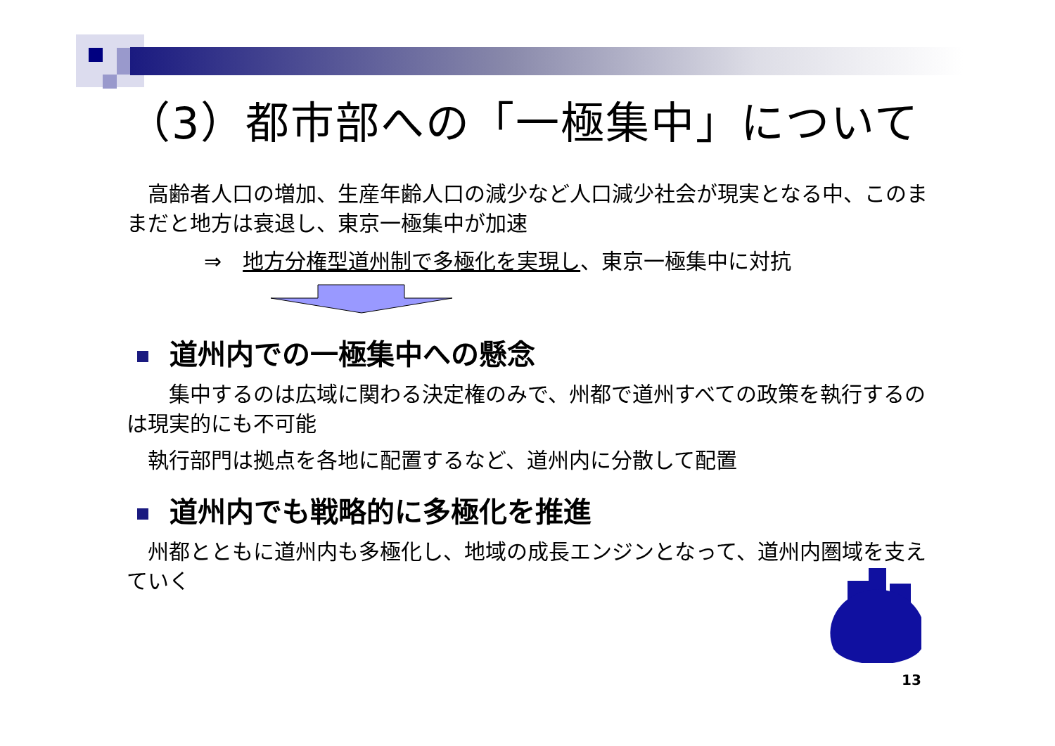（3）都市部への「一極集中」について
　高齢者人口の増加、生産年齢人口の減少など人口減少社会が現実となる中、このままだと地方は衰退し、東京一極集中が加速
⇒　地方分権型道州制で多極化を実現し、東京一極集中に対抗
道州内での一極集中への懸念
　　集中するのは広域に関わる決定権のみで、州都で道州すべての政策を執行するのは現実的にも不可能
　執行部門は拠点を各地に配置するなど、道州内に分散して配置
道州内でも戦略的に多極化を推進
　州都とともに道州内も多極化し、地域の成長エンジンとなって、道州内圏域を支えていく
13